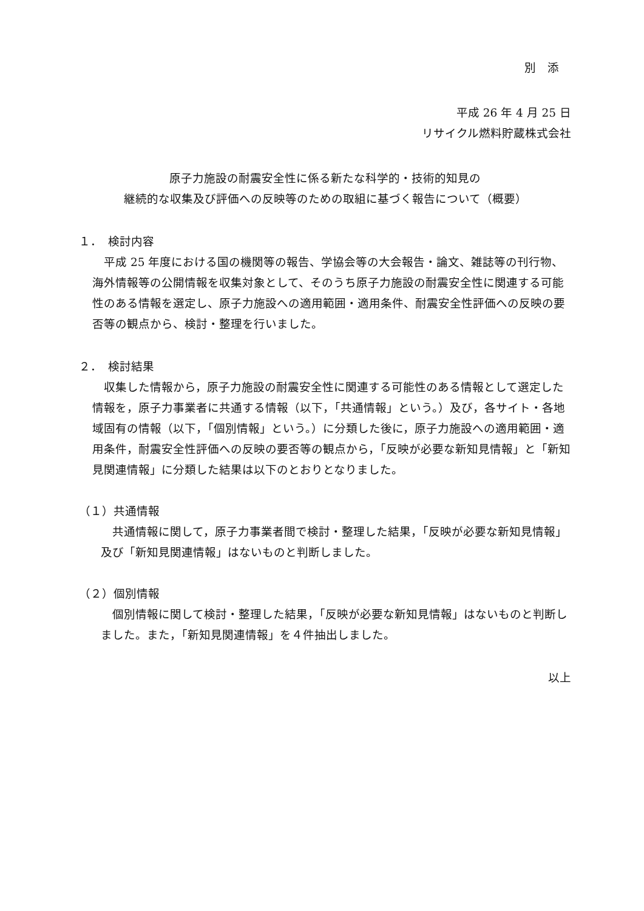別　添
平成 26 年 4 月 25 日
リサイクル燃料貯蔵株式会社
原子力施設の耐震安全性に係る新たな科学的・技術的知見の
継続的な収集及び評価への反映等のための取組に基づく報告について（概要）
１．　検討内容
　平成 25 年度における国の機関等の報告、学協会等の大会報告・論文、雑誌等の刊行物、海外情報等の公開情報を収集対象として、そのうち原子力施設の耐震安全性に関連する可能性のある情報を選定し、原子力施設への適用範囲・適用条件、耐震安全性評価への反映の要否等の観点から、検討・整理を行いました。
２．　検討結果
　収集した情報から，原子力施設の耐震安全性に関連する可能性のある情報として選定した情報を，原子力事業者に共通する情報（以下，「共通情報」という。）及び，各サイト・各地域固有の情報（以下，「個別情報」という。）に分類した後に，原子力施設への適用範囲・適用条件，耐震安全性評価への反映の要否等の観点から，「反映が必要な新知見情報」と「新知見関連情報」に分類した結果は以下のとおりとなりました。
（１）共通情報
　共通情報に関して，原子力事業者間で検討・整理した結果，「反映が必要な新知見情報」及び「新知見関連情報」はないものと判断しました。
（２）個別情報
　個別情報に関して検討・整理した結果，「反映が必要な新知見情報」はないものと判断しました。また，「新知見関連情報」を４件抽出しました。
以上